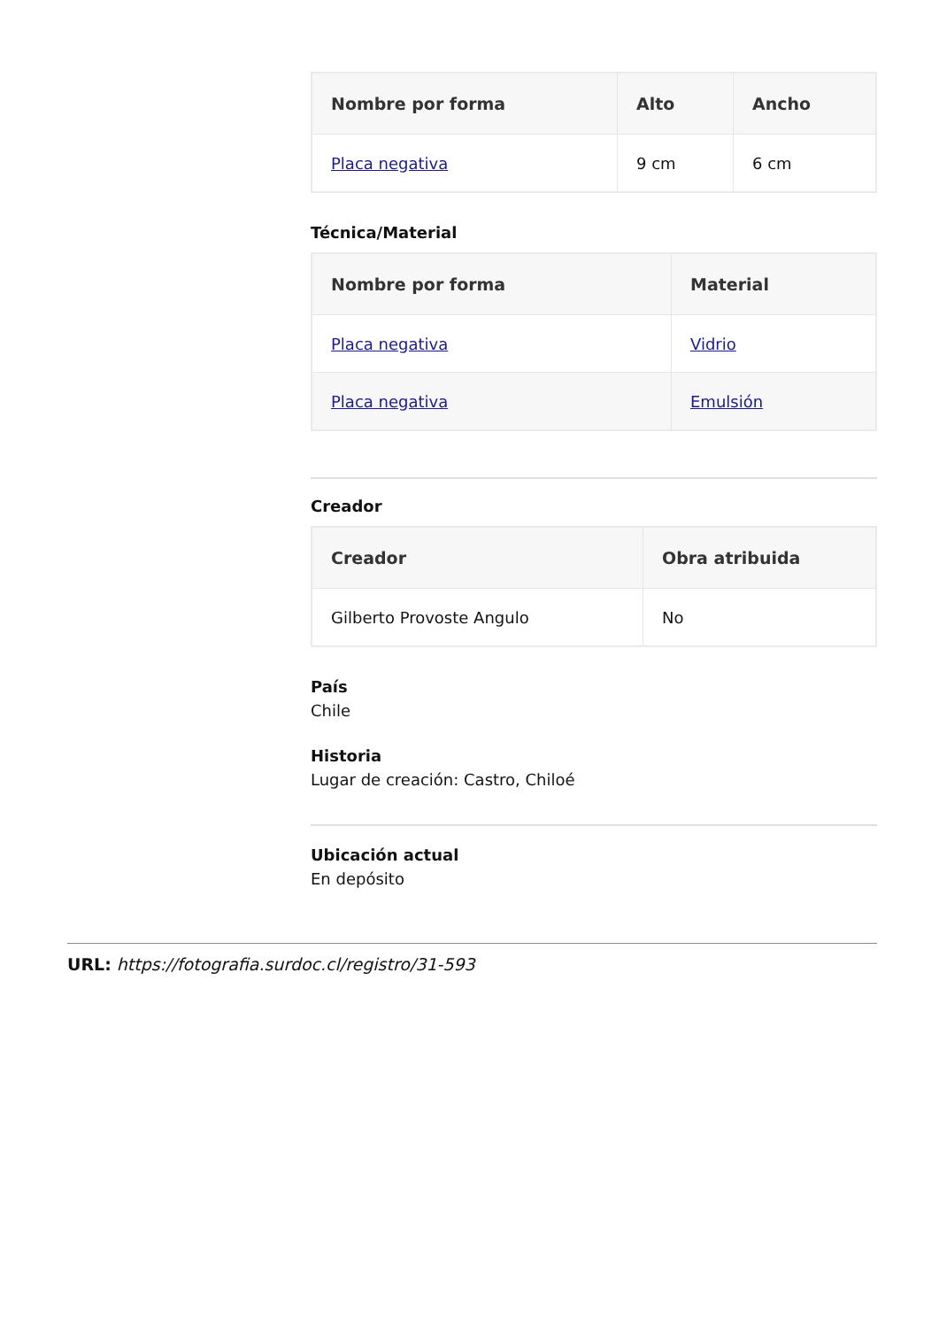| Nombre por forma | Alto | Ancho |
| --- | --- | --- |
| Placa negativa | 9 cm | 6 cm |
Técnica/Material
| Nombre por forma | Material |
| --- | --- |
| Placa negativa | Vidrio |
| Placa negativa | Emulsión |
Creador
| Creador | Obra atribuida |
| --- | --- |
| Gilberto Provoste Angulo | No |
País
Chile
Historia
Lugar de creación: Castro, Chiloé
Ubicación actual
En depósito
URL: https://fotografia.surdoc.cl/registro/31-593